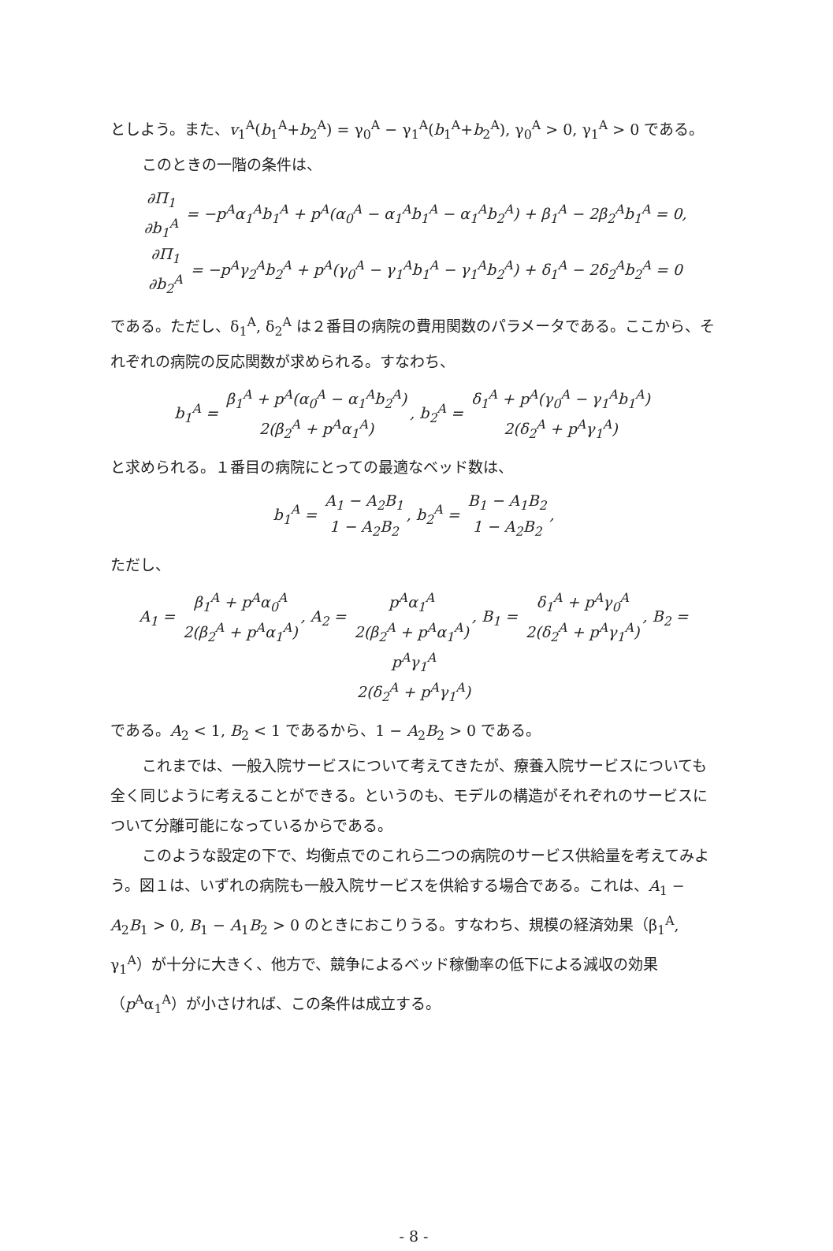としよう。また、v<sub>1</sub><sup>A</sup>(b<sub>1</sub><sup>A</sup>+b<sub>2</sub><sup>A</sup>) = γ<sub>0</sub><sup>A</sup> − γ<sub>1</sub><sup>A</sup>(b<sub>1</sub><sup>A</sup>+b<sub>2</sub><sup>A</sup>), γ<sub>0</sub><sup>A</sup> > 0, γ<sub>1</sub><sup>A</sup> > 0 である。
このときの一階の条件は、
∂Π<sub>1</sub> ∂b<sub>1</sub><sup>A</sup> = −p<sup>A</sup>α<sub>1</sub><sup>A</sup>b<sub>1</sub><sup>A</sup> + p<sup>A</sup>(α<sub>0</sub><sup>A</sup> − α<sub>1</sub><sup>A</sup>b<sub>1</sub><sup>A</sup> − α<sub>1</sub><sup>A</sup>b<sub>2</sub><sup>A</sup>) + β<sub>1</sub><sup>A</sup> − 2β<sub>2</sub><sup>A</sup>b<sub>1</sub><sup>A</sup> = 0,
∂Π<sub>1</sub> ∂b<sub>2</sub><sup>A</sup> = −p<sup>A</sup>γ<sub>2</sub><sup>A</sup>b<sub>2</sub><sup>A</sup> + p<sup>A</sup>(γ<sub>0</sub><sup>A</sup> − γ<sub>1</sub><sup>A</sup>b<sub>1</sub><sup>A</sup> − γ<sub>1</sub><sup>A</sup>b<sub>2</sub><sup>A</sup>) + δ<sub>1</sub><sup>A</sup> − 2δ<sub>2</sub><sup>A</sup>b<sub>2</sub><sup>A</sup> = 0
である。ただし、δ<sub>1</sub><sup>A</sup>, δ<sub>2</sub><sup>A</sup> は２番目の病院の費用関数のパラメータである。ここから、それぞれの病院の反応関数が求められる。すなわち、
b<sub>1</sub><sup>A</sup> = β<sub>1</sub><sup>A</sup> + p<sup>A</sup>(α<sub>0</sub><sup>A</sup> − α<sub>1</sub><sup>A</sup>b<sub>2</sub><sup>A</sup>) 2(β<sub>2</sub><sup>A</sup> + p<sup>A</sup>α<sub>1</sub><sup>A</sup>), b<sub>2</sub><sup>A</sup> = δ<sub>1</sub><sup>A</sup> + p<sup>A</sup>(γ<sub>0</sub><sup>A</sup> − γ<sub>1</sub><sup>A</sup>b<sub>1</sub><sup>A</sup>) 2(δ<sub>2</sub><sup>A</sup> + p<sup>A</sup>γ<sub>1</sub><sup>A</sup>)
と求められる。１番目の病院にとっての最適なベッド数は、
b<sub>1</sub><sup>A</sup> = A<sub>1</sub> − A<sub>2</sub>B<sub>1</sub> 1 − A<sub>2</sub>B<sub>2</sub>, b<sub>2</sub><sup>A</sup> = B<sub>1</sub> − A<sub>1</sub>B<sub>2</sub> 1 − A<sub>2</sub>B<sub>2</sub>,
ただし、
A<sub>1</sub> = β<sub>1</sub><sup>A</sup> + p<sup>A</sup>α<sub>0</sub><sup>A</sup> 2(β<sub>2</sub><sup>A</sup> + p<sup>A</sup>α<sub>1</sub><sup>A</sup>), A<sub>2</sub> = p<sup>A</sup>α<sub>1</sub><sup>A</sup> 2(β<sub>2</sub><sup>A</sup> + p<sup>A</sup>α<sub>1</sub><sup>A</sup>), B<sub>1</sub> = δ<sub>1</sub><sup>A</sup> + p<sup>A</sup>γ<sub>0</sub><sup>A</sup> 2(δ<sub>2</sub><sup>A</sup> + p<sup>A</sup>γ<sub>1</sub><sup>A</sup>), B<sub>2</sub> = p<sup>A</sup>γ<sub>1</sub><sup>A</sup> 2(δ<sub>2</sub><sup>A</sup> + p<sup>A</sup>γ<sub>1</sub><sup>A</sup>)
である。A<sub>2</sub> < 1, B<sub>2</sub> < 1 であるから、1 − A<sub>2</sub>B<sub>2</sub> > 0 である。
これまでは、一般入院サービスについて考えてきたが、療養入院サービスについても全く同じように考えることができる。というのも、モデルの構造がそれぞれのサービスについて分離可能になっているからである。
このような設定の下で、均衡点でのこれら二つの病院のサービス供給量を考えてみよう。図１は、いずれの病院も一般入院サービスを供給する場合である。これは、A<sub>1</sub> − A<sub>2</sub>B<sub>1</sub> > 0, B<sub>1</sub> − A<sub>1</sub>B<sub>2</sub> > 0 のときにおこりうる。すなわち、規模の経済効果（β<sub>1</sub><sup>A</sup>, γ<sub>1</sub><sup>A</sup>）が十分に大きく、他方で、競争によるベッド稼働率の低下による減収の効果（p<sup>A</sup>α<sub>1</sub><sup>A</sup>）が小さければ、この条件は成立する。
- 8 -